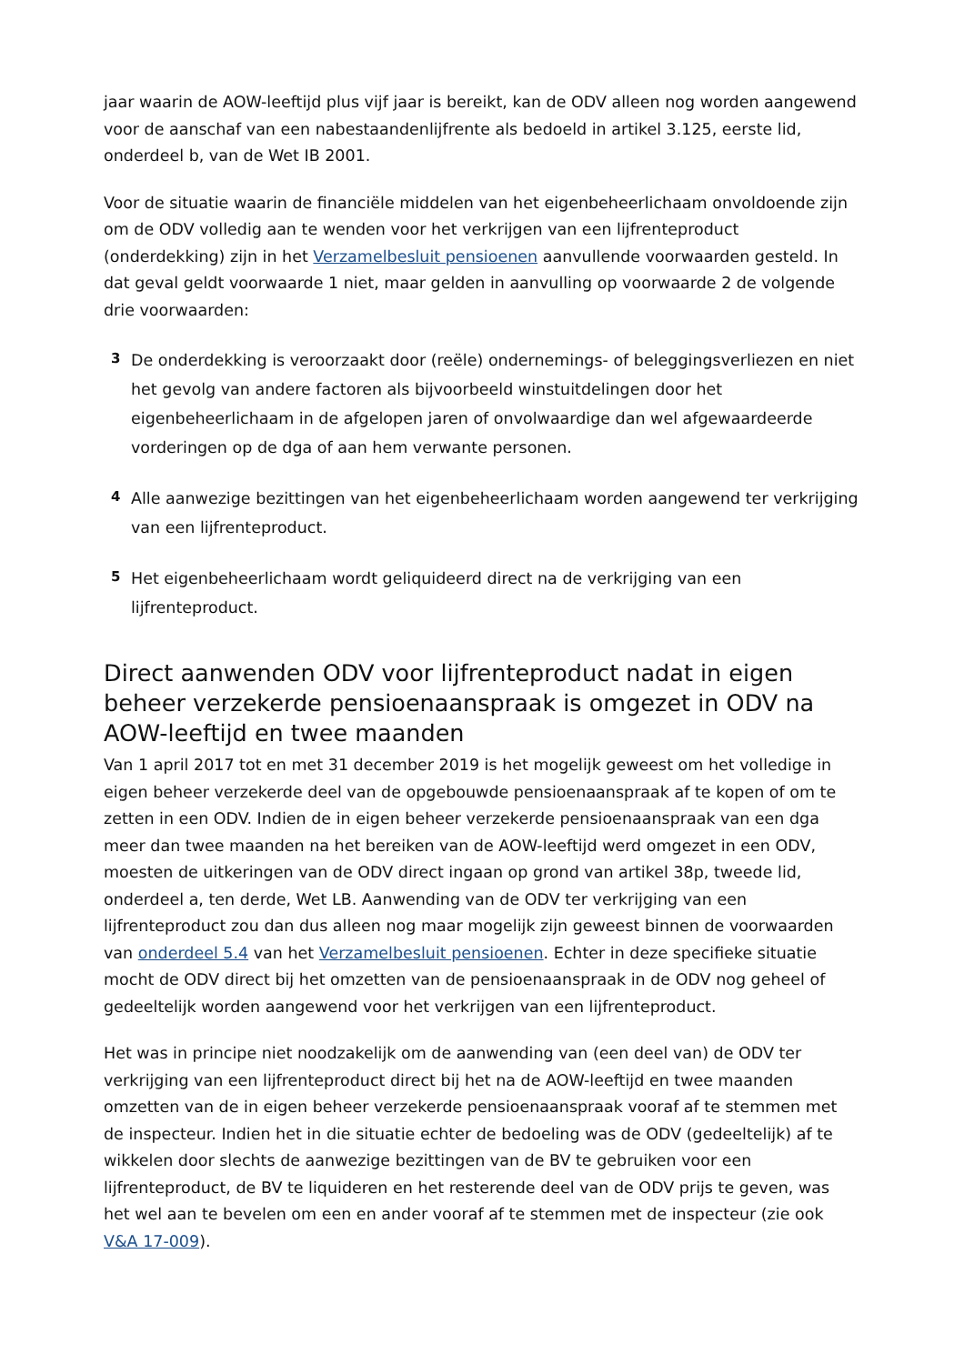jaar waarin de AOW-leeftijd plus vijf jaar is bereikt, kan de ODV alleen nog worden aangewend voor de aanschaf van een nabestaandenlijfrente als bedoeld in artikel 3.125, eerste lid, onderdeel b, van de Wet IB 2001.
Voor de situatie waarin de financiële middelen van het eigenbeheerlichaam onvoldoende zijn om de ODV volledig aan te wenden voor het verkrijgen van een lijfrenteproduct (onderdekking) zijn in het Verzamelbesluit pensioenen aanvullende voorwaarden gesteld. In dat geval geldt voorwaarde 1 niet, maar gelden in aanvulling op voorwaarde 2 de volgende drie voorwaarden:
3
De onderdekking is veroorzaakt door (reële) ondernemings- of beleggingsverliezen en niet het gevolg van andere factoren als bijvoorbeeld winstuitdelingen door het eigenbeheerlichaam in de afgelopen jaren of onvolwaardige dan wel afgewaardeerde vorderingen op de dga of aan hem verwante personen.
4
Alle aanwezige bezittingen van het eigenbeheerlichaam worden aangewend ter verkrijging van een lijfrenteproduct.
5
Het eigenbeheerlichaam wordt geliquideerd direct na de verkrijging van een lijfrenteproduct.
Direct aanwenden ODV voor lijfrenteproduct nadat in eigen beheer verzekerde pensioenaanspraak is omgezet in ODV na AOW-leeftijd en twee maanden
Van 1 april 2017 tot en met 31 december 2019 is het mogelijk geweest om het volledige in eigen beheer verzekerde deel van de opgebouwde pensioenaanspraak af te kopen of om te zetten in een ODV. Indien de in eigen beheer verzekerde pensioenaanspraak van een dga meer dan twee maanden na het bereiken van de AOW-leeftijd werd omgezet in een ODV, moesten de uitkeringen van de ODV direct ingaan op grond van artikel 38p, tweede lid, onderdeel a, ten derde, Wet LB. Aanwending van de ODV ter verkrijging van een lijfrenteproduct zou dan dus alleen nog maar mogelijk zijn geweest binnen de voorwaarden van onderdeel 5.4 van het Verzamelbesluit pensioenen. Echter in deze specifieke situatie mocht de ODV direct bij het omzetten van de pensioenaanspraak in de ODV nog geheel of gedeeltelijk worden aangewend voor het verkrijgen van een lijfrenteproduct.
Het was in principe niet noodzakelijk om de aanwending van (een deel van) de ODV ter verkrijging van een lijfrenteproduct direct bij het na de AOW-leeftijd en twee maanden omzetten van de in eigen beheer verzekerde pensioenaanspraak vooraf af te stemmen met de inspecteur. Indien het in die situatie echter de bedoeling was de ODV (gedeeltelijk) af te wikkelen door slechts de aanwezige bezittingen van de BV te gebruiken voor een lijfrenteproduct, de BV te liquideren en het resterende deel van de ODV prijs te geven, was het wel aan te bevelen om een en ander vooraf af te stemmen met de inspecteur (zie ook V&A 17-009).